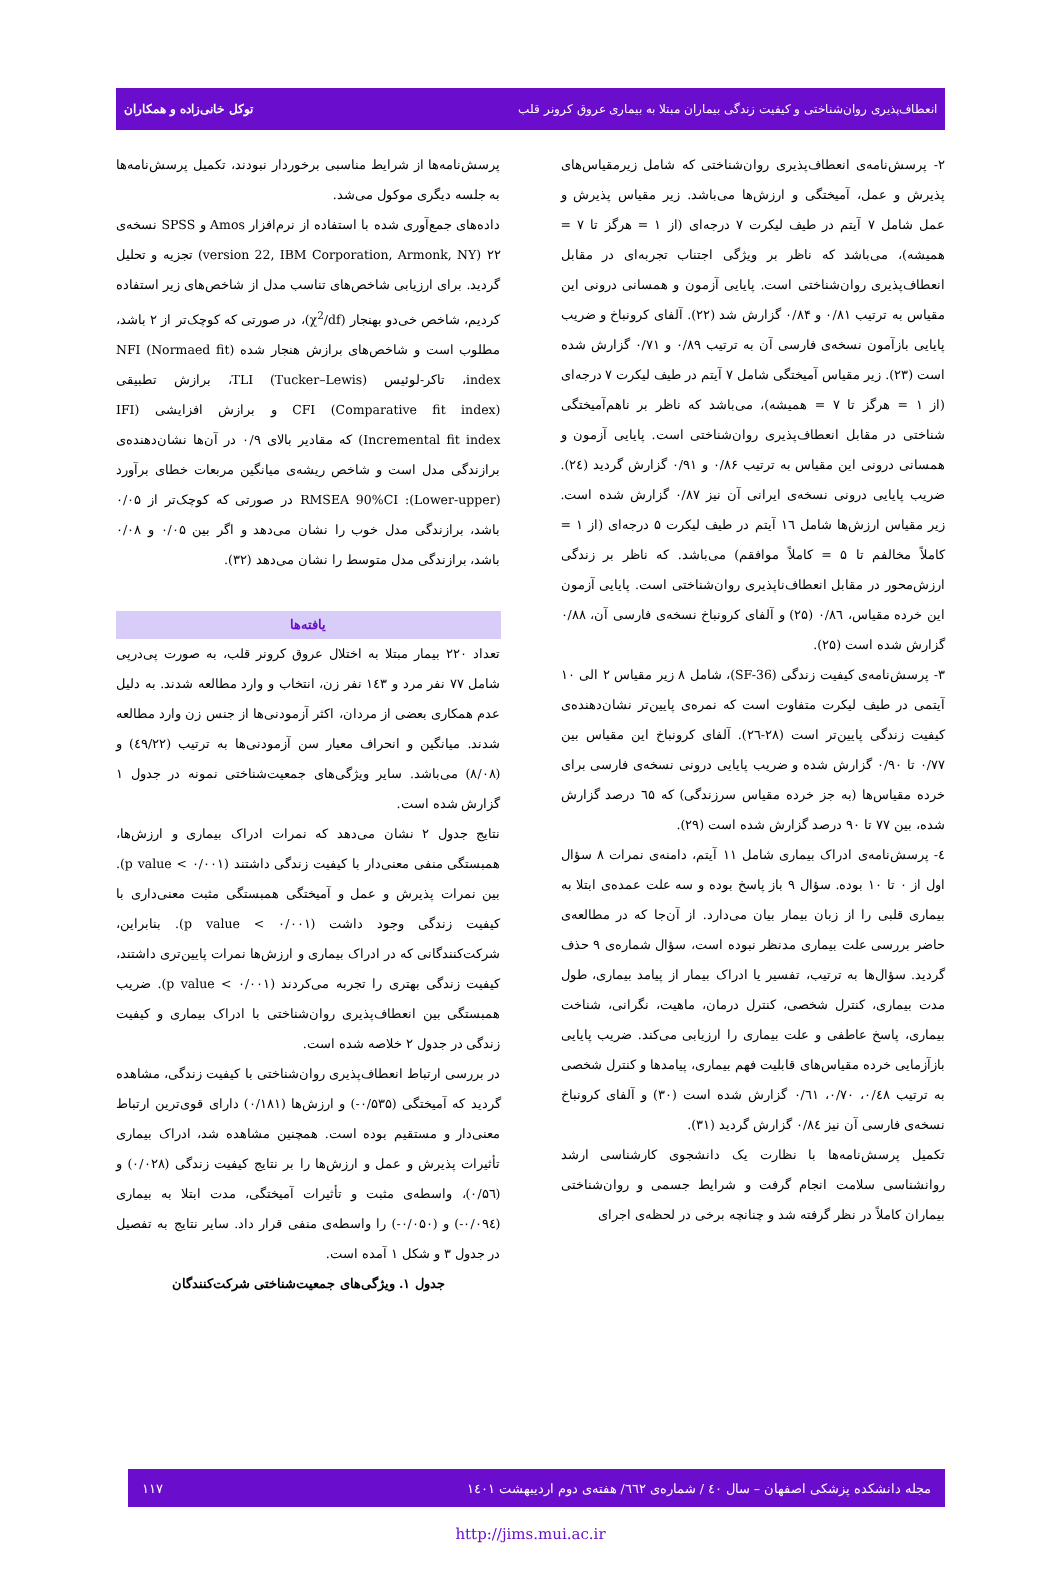انعطاف‌پذیری روان‌شناختی و کیفیت زندگی بیماران مبتلا به بیماری عروق کرونر قلب توکل خانی‌زاده و همکاران
۲- پرسش‌نامه‌ی انعطاف‌پذیری روان‌شناختی که شامل زیرمقیاس‌های پذیرش و عمل، آمیختگی و ارزش‌ها می‌باشد. زیر مقیاس پذیرش و عمل شامل ۷ آیتم در طیف لیکرت ۷ درجه‌ای (از ۱ = هرگز تا ۷ = همیشه)، می‌باشد که ناظر بر ویژگی اجتناب تجربه‌ای در مقابل انعطاف‌پذیری روان‌شناختی است. پایایی آزمون و همسانی درونی این مقیاس به ترتیب ۰/۸۱ و ۰/۸۴ گزارش شد (۲۲). آلفای کرونباخ و ضریب پایایی بازآمون نسخه‌ی فارسی آن به ترتیب ۰/۸۹ و ۰/۷۱ گزارش شده است (۲۳). زیر مقیاس آمیختگی شامل ۷ آیتم در طیف لیکرت ۷ درجه‌ای (از ۱ = هرگز تا ۷ = همیشه)، می‌باشد که ناظر بر ناهم‌آمیختگی شناختی در مقابل انعطاف‌پذیری روان‌شناختی است. پایایی آزمون و همسانی درونی این مقیاس به ترتیب ۰/۸۶ و ۰/۹۱ گزارش گردید (۲٤). ضریب پایایی درونی نسخه‌ی ایرانی آن نیز ۰/۸۷ گزارش شده است. زیر مقیاس ارزش‌ها شامل ۱٦ آیتم در طیف لیکرت ۵ درجه‌ای (از ۱ = کاملاً مخالفم تا ۵ = کاملاً موافقم) می‌باشد. که ناظر بر زندگی ارزش‌محور در مقابل انعطاف‌ناپذیری روان‌شناختی است. پایایی آزمون این خرده مقیاس، ۰/۸٦ (۲۵) و آلفای کرونباخ نسخه‌ی فارسی آن، ۰/۸۸ گزارش شده است (۲۵).
۳- پرسش‌نامه‌ی کیفیت زندگی (SF-36)، شامل ۸ زیر مقیاس ۲ الی ۱۰ آیتمی در طیف لیکرت متفاوت است که نمره‌ی پایین‌تر نشان‌دهنده‌ی کیفیت زندگی پایین‌تر است (۲۸-۲٦). آلفای کرونباخ این مقیاس بین ۰/۷۷ تا ۰/۹۰ گزارش شده و ضریب پایایی درونی نسخه‌ی فارسی برای خرده مقیاس‌ها (به جز خرده مقیاس سرزندگی) که ٦۵ درصد گزارش شده، بین ۷۷ تا ۹۰ درصد گزارش شده است (۲۹).
٤- پرسش‌نامه‌ی ادراک بیماری شامل ۱۱ آیتم، دامنه‌ی نمرات ۸ سؤال اول از ۰ تا ۱۰ بوده. سؤال ۹ باز پاسخ بوده و سه علت عمده‌ی ابتلا به بیماری قلبی را از زبان بیمار بیان می‌دارد. از آن‌جا که در مطالعه‌ی حاضر بررسی علت بیماری مدنظر نبوده است، سؤال شماره‌ی ۹ حذف گردید. سؤال‌ها به ترتیب، تفسیر یا ادراک بیمار از پیامد بیماری، طول مدت بیماری، کنترل شخصی، کنترل درمان، ماهیت، نگرانی، شناخت بیماری، پاسخ عاطفی و علت بیماری را ارزیابی می‌کند. ضریب پایایی بازآزمایی خرده مقیاس‌های قابلیت فهم بیماری، پیامدها و کنترل شخصی به ترتیب ۰/٤۸، ۰/۷۰، ۰/٦۱ گزارش شده است (۳۰) و آلفای کرونباخ نسخه‌ی فارسی آن نیز ۰/۸٤ گزارش گردید (۳۱).
تکمیل پرسش‌نامه‌ها با نظارت یک دانشجوی کارشناسی ارشد روانشناسی سلامت انجام گرفت و شرایط جسمی و روان‌شناختی بیماران کاملاً در نظر گرفته شد و چنانچه برخی در لحظه‌ی اجرای
پرسش‌نامه‌ها از شرایط مناسبی برخوردار نبودند، تکمیل پرسش‌نامه‌ها به جلسه دیگری موکول می‌شد.
داده‌های جمع‌آوری شده با استفاده از نرم‌افزار Amos و SPSS نسخه‌ی ۲۲ (version 22, IBM Corporation, Armonk, NY) تجزیه و تحلیل گردید. برای ارزیابی شاخص‌های تناسب مدل از شاخص‌های زیر استفاده کردیم، شاخص خی‌دو بهنجار (χ<sup>2</sup>/df)، در صورتی که کوچک‌تر از ۲ باشد، مطلوب است و شاخص‌های برازش هنجار شده (NFI (Normaed fit index، تاکر-لوئیس (TLI (Tucker–Lewis، برازش تطبیقی (Comparative fit index) CFI و برازش افزایشی (IFI (Incremental fit index که مقادیر بالای ۰/۹ در آن‌ها نشان‌دهنده‌ی برازندگی مدل است و شاخص ریشه‌ی میانگین مربعات خطای برآورد (Lower-upper): RMSEA 90%CI در صورتی که کوچک‌تر از ۰/۰۵ باشد، برازندگی مدل خوب را نشان می‌دهد و اگر بین ۰/۰۵ و ۰/۰۸ باشد، برازندگی مدل متوسط را نشان می‌دهد (۳۲).
یافته‌ها
تعداد ۲۲۰ بیمار مبتلا به اختلال عروق کرونر قلب، به صورت پی‌درپی شامل ۷۷ نفر مرد و ۱٤۳ نفر زن، انتخاب و وارد مطالعه شدند. به دلیل عدم همکاری بعضی از مردان، اکثر آزمودنی‌ها از جنس زن وارد مطالعه شدند. میانگین و انحراف معیار سن آزمودنی‌ها به ترتیب (٤۹/۲۲) و (۸/۰۸) می‌باشد. سایر ویژگی‌های جمعیت‌شناختی نمونه در جدول ۱ گزارش شده است.
نتایج جدول ۲ نشان می‌دهد که نمرات ادراک بیماری و ارزش‌ها، همبستگی منفی معنی‌دار با کیفیت زندگی داشتند (p value < ۰/۰۰۱). بین نمرات پذیرش و عمل و آمیختگی همبستگی مثبت معنی‌داری با کیفیت زندگی وجود داشت (p value < ۰/۰۰۱). بنابراین، شرکت‌کنندگانی که در ادراک بیماری و ارزش‌ها نمرات پایین‌تری داشتند، کیفیت زندگی بهتری را تجربه می‌کردند (p value < ۰/۰۰۱). ضریب همبستگی بین انعطاف‌پذیری روان‌شناختی با ادراک بیماری و کیفیت زندگی در جدول ۲ خلاصه شده است.
در بررسی ارتباط انعطاف‌پذیری روان‌شناختی با کیفیت زندگی، مشاهده گردید که آمیختگی (۰/۵۳۵-) و ارزش‌ها (۰/۱۸۱) دارای قوی‌ترین ارتباط معنی‌دار و مستقیم بوده است. همچنین مشاهده شد، ادراک بیماری تأثیرات پذیرش و عمل و ارزش‌ها را بر نتایج کیفیت زندگی (۰/۰۲۸) و (۰/۵٦)، واسطه‌ی مثبت و تأثیرات آمیختگی، مدت ابتلا به بیماری (۰/۰۹٤-) و (۰/۰۵۰-) را واسطه‌ی منفی قرار داد. سایر نتایج به تفصیل در جدول ۳ و شکل ۱ آمده است.
جدول ۱. ویژگی‌های جمعیت‌شناختی شرکت‌کنندگان
مجله دانشکده پزشکی اصفهان – سال ٤۰ / شماره‌ی ٦٦۲/ هفته‌ی دوم اردیبهشت ۱٤۰۱ ۱۱۷
http://jims.mui.ac.ir